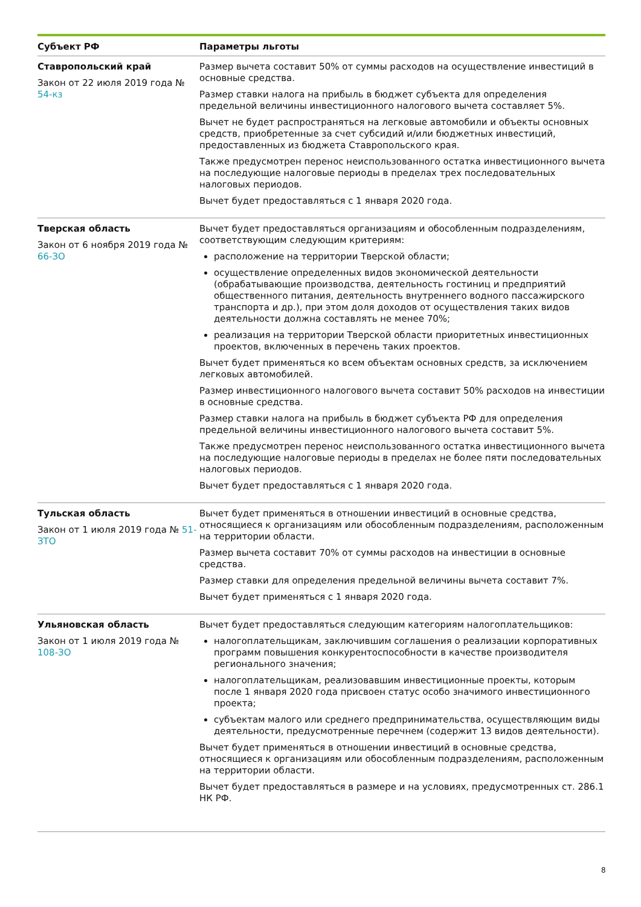| Субъект РФ | Параметры льготы |
| --- | --- |
| Ставропольский край Закон от 22 июля 2019 года № 54-кз | Размер вычета составит 50% от суммы расходов на осуществление инвестиций в основные средства. Размер ставки налога на прибыль в бюджет субъекта для определения предельной величины инвестиционного налогового вычета составляет 5%. Вычет не будет распространяться на легковые автомобили и объекты основных средств, приобретенные за счет субсидий и/или бюджетных инвестиций, предоставленных из бюджета Ставропольского края. Также предусмотрен перенос неиспользованного остатка инвестиционного вычета на последующие налоговые периоды в пределах трех последовательных налоговых периодов. Вычет будет предоставляться с 1 января 2020 года. |
| Тверская область Закон от 6 ноября 2019 года № 66-ЗО | Вычет будет предоставляться организациям и обособленным подразделениям, соответствующим следующим критериям: расположение на территории Тверской области; осуществление определенных видов экономической деятельности (обрабатывающие производства, деятельность гостиниц и предприятий общественного питания, деятельность внутреннего водного пассажирского транспорта и др.), при этом доля доходов от осуществления таких видов деятельности должна составлять не менее 70%; реализация на территории Тверской области приоритетных инвестиционных проектов, включенных в перечень таких проектов. Вычет будет применяться ко всем объектам основных средств, за исключением легковых автомобилей. Размер инвестиционного налогового вычета составит 50% расходов на инвестиции в основные средства. Размер ставки налога на прибыль в бюджет субъекта РФ для определения предельной величины инвестиционного налогового вычета составит 5%. Также предусмотрен перенос неиспользованного остатка инвестиционного вычета на последующие налоговые периоды в пределах не более пяти последовательных налоговых периодов. Вычет будет предоставляться с 1 января 2020 года. |
| Тульская область Закон от 1 июля 2019 года № 51-ЗТО | Вычет будет применяться в отношении инвестиций в основные средства, относящиеся к организациям или обособленным подразделениям, расположенным на территории области. Размер вычета составит 70% от суммы расходов на инвестиции в основные средства. Размер ставки для определения предельной величины вычета составит 7%. Вычет будет применяться с 1 января 2020 года. |
| Ульяновская область Закон от 1 июля 2019 года № 108-ЗО | Вычет будет предоставляться следующим категориям налогоплательщиков: налогоплательщикам, заключившим соглашения о реализации корпоративных программ повышения конкурентоспособности в качестве производителя регионального значения; налогоплательщикам, реализовавшим инвестиционные проекты, которым после 1 января 2020 года присвоен статус особо значимого инвестиционного проекта; субъектам малого или среднего предпринимательства, осуществляющим виды деятельности, предусмотренные перечнем (содержит 13 видов деятельности). Вычет будет применяться в отношении инвестиций в основные средства, относящиеся к организациям или обособленным подразделениям, расположенным на территории области. Вычет будет предоставляться в размере и на условиях, предусмотренных ст. 286.1 НК РФ. |
8